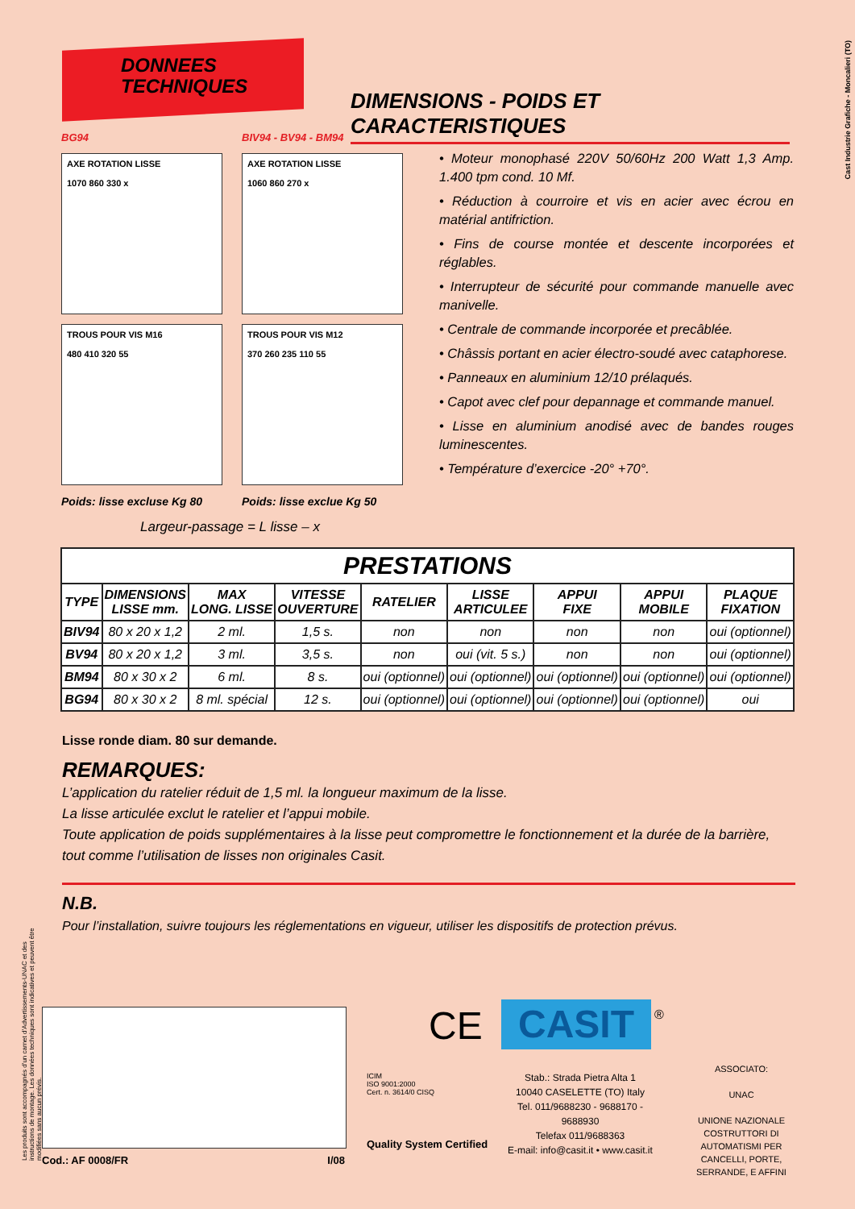DONNEES
TECHNIQUES
DIMENSIONS - POIDS ET CARACTERISTIQUES
Cast Industrie Grafiche - Moncalieri (TO)
BG94
BIV94 - BV94 - BM94
AXE ROTATION LISSE
1070 860 330 x
AXE ROTATION LISSE
1060 860 270 x
TROUS POUR VIS M16
480 410 320 55
TROUS POUR VIS M12
370 260 235 110 55
Poids: lisse excluse Kg 80
Poids: lisse exclue Kg 50
Largeur-passage = L lisse – x
• Moteur monophasé 220V 50/60Hz 200 Watt 1,3 Amp. 1.400 tpm cond. 10 Mf.
• Réduction à courroire et vis en acier avec écrou en matérial antifriction.
• Fins de course montée et descente incorporées et réglables.
• Interrupteur de sécurité pour commande manuelle avec manivelle.
• Centrale de commande incorporée et precâblée.
• Châssis portant en acier électro-soudé avec cataphorese.
• Panneaux en aluminium 12/10 prélaqués.
• Capot avec clef pour depannage et commande manuel.
• Lisse en aluminium anodisé avec de bandes rouges luminescentes.
• Température d’exercice -20° +70°.
| PRESTATIONS | | | | | | | | |
| --- | --- | --- | --- | --- | --- | --- | --- | --- |
| TYPE | DIMENSIONS LISSE mm. | MAX LONG. LISSE | VITESSE OUVERTURE | RATELIER | LISSE ARTICULEE | APPUI FIXE | APPUI MOBILE | PLAQUE FIXATION |
| BIV94 | 80 x 20 x 1,2 | 2 ml. | 1,5 s. | non | non | non | non | oui (optionnel) |
| BV94 | 80 x 20 x 1,2 | 3 ml. | 3,5 s. | non | oui (vit. 5 s.) | non | non | oui (optionnel) |
| BM94 | 80 x 30 x 2 | 6 ml. | 8 s. | oui (optionnel) | oui (optionnel) | oui (optionnel) | oui (optionnel) | oui (optionnel) |
| BG94 | 80 x 30 x 2 | 8 ml. spécial | 12 s. | oui (optionnel) | oui (optionnel) | oui (optionnel) | oui (optionnel) | oui |
Lisse ronde diam. 80 sur demande.
REMARQUES:
L’application du ratelier réduit de 1,5 ml. la longueur maximum de la lisse.
La lisse articulée exclut le ratelier et l’appui mobile.
Toute application de poids supplémentaires à la lisse peut compromettre le fonctionnement et la durée de la barrière, tout comme l’utilisation de lisses non originales Casit.
N.B.
Pour l’installation, suivre toujours les réglementations en vigueur, utiliser les dispositifs de protection prévus.
Les produits sont accompagnés d’un carnet d’Advertissements-UNAC et des instructions de montage. Les données techniques sont indicatives et peuvent être modifiées sans aucun prévis.
Cod.: AF 0008/FR I/08
CE CASIT ®
ICIM
ISO 9001:2000
Cert. n. 3614/0 CISQ
Quality System Certified
Stab.: Strada Pietra Alta 1
10040 CASELETTE (TO) Italy
Tel. 011/9688230 - 9688170 - 9688930
Telefax 011/9688363
E-mail: info@casit.it • www.casit.it
ASSOCIATO:
UNAC
UNIONE NAZIONALE COSTRUTTORI DI AUTOMATISMI PER CANCELLI, PORTE, SERRANDE, E AFFINI